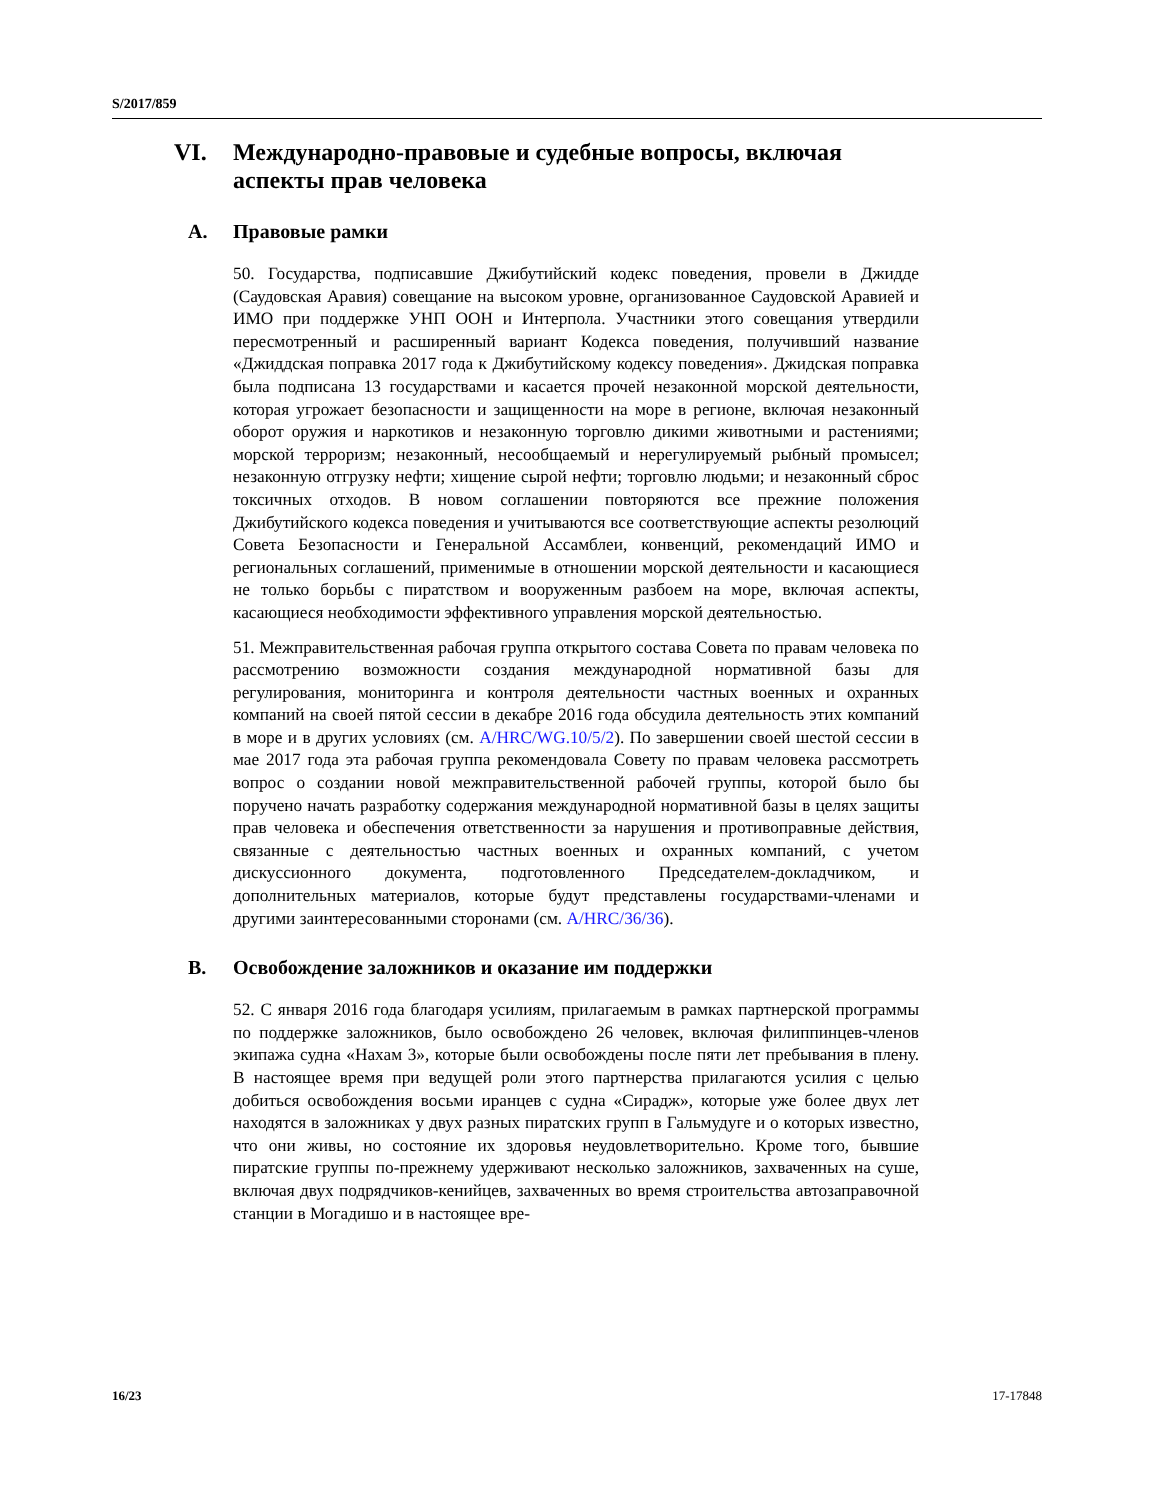S/2017/859
VI. Международно-правовые и судебные вопросы, включая
аспекты прав человека
A. Правовые рамки
50. Государства, подписавшие Джибутийский кодекс поведения, провели в Джидде (Саудовская Аравия) совещание на высоком уровне, организованное Саудовской Аравией и ИМО при поддержке УНП ООН и Интерпола. Участники этого совещания утвердили пересмотренный и расширенный вариант Кодекса поведения, получивший название «Джиддская поправка 2017 года к Джибутийскому кодексу поведения». Джидская поправка была подписана 13 государствами и касается прочей незаконной морской деятельности, которая угрожает безопасности и защищенности на море в регионе, включая незаконный оборот оружия и наркотиков и незаконную торговлю дикими животными и растениями; морской терроризм; незаконный, несообщаемый и нерегулируемый рыбный промысел; незаконную отгрузку нефти; хищение сырой нефти; торговлю людьми; и незаконный сброс токсичных отходов. В новом соглашении повторяются все прежние положения Джибутийского кодекса поведения и учитываются все соответствующие аспекты резолюций Совета Безопасности и Генеральной Ассамблеи, конвенций, рекомендаций ИМО и региональных соглашений, применимые в отношении морской деятельности и касающиеся не только борьбы с пиратством и вооруженным разбоем на море, включая аспекты, касающиеся необходимости эффективного управления морской деятельностью.
51. Межправительственная рабочая группа открытого состава Совета по правам человека по рассмотрению возможности создания международной нормативной базы для регулирования, мониторинга и контроля деятельности частных военных и охранных компаний на своей пятой сессии в декабре 2016 года обсудила деятельность этих компаний в море и в других условиях (см. A/HRC/WG.10/5/2). По завершении своей шестой сессии в мае 2017 года эта рабочая группа рекомендовала Совету по правам человека рассмотреть вопрос о создании новой межправительственной рабочей группы, которой было бы поручено начать разработку содержания международной нормативной базы в целях защиты прав человека и обеспечения ответственности за нарушения и противоправные действия, связанные с деятельностью частных военных и охранных компаний, с учетом дискуссионного документа, подготовленного Председателем-докладчиком, и дополнительных материалов, которые будут представлены государствами-членами и другими заинтересованными сторонами (см. A/HRC/36/36).
B. Освобождение заложников и оказание им поддержки
52. С января 2016 года благодаря усилиям, прилагаемым в рамках партнерской программы по поддержке заложников, было освобождено 26 человек, включая филиппинцев-членов экипажа судна «Нахам 3», которые были освобождены после пяти лет пребывания в плену. В настоящее время при ведущей роли этого партнерства прилагаются усилия с целью добиться освобождения восьми иранцев с судна «Сирадж», которые уже более двух лет находятся в заложниках у двух разных пиратских групп в Гальмудуге и о которых известно, что они живы, но состояние их здоровья неудовлетворительно. Кроме того, бывшие пиратские группы по-прежнему удерживают несколько заложников, захваченных на суше, включая двух подрядчиков-кенийцев, захваченных во время строительства автозаправочной станции в Могадишо и в настоящее вре-
16/23 17-17848